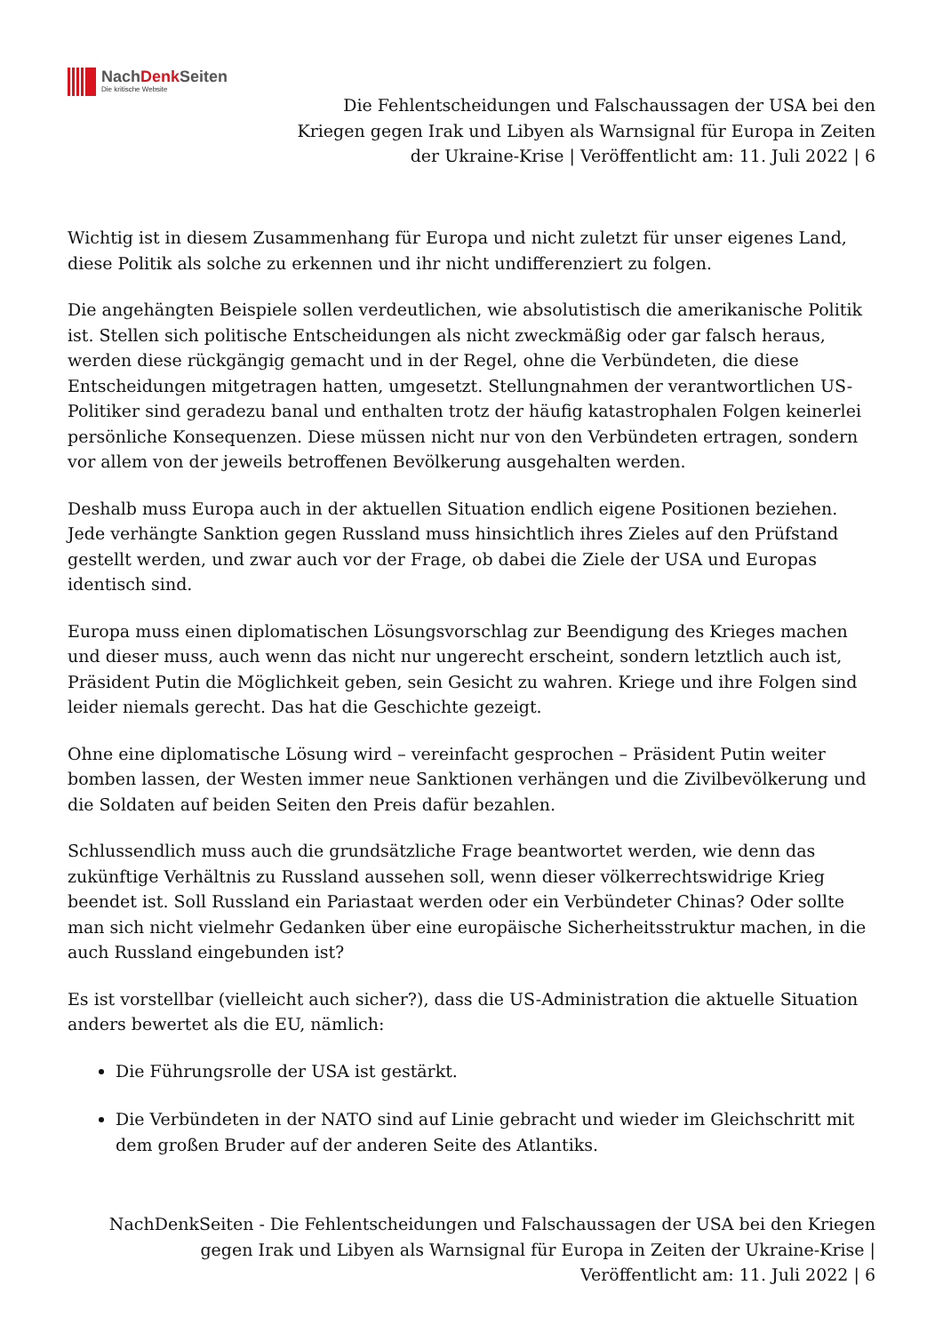NachDenk Seiten
Die kritische Website
Die Fehlentscheidungen und Falschaussagen der USA bei den Kriegen gegen Irak und Libyen als Warnsignal für Europa in Zeiten der Ukraine-Krise | Veröffentlicht am: 11. Juli 2022 | 6
Wichtig ist in diesem Zusammenhang für Europa und nicht zuletzt für unser eigenes Land, diese Politik als solche zu erkennen und ihr nicht undifferenziert zu folgen.
Die angehängten Beispiele sollen verdeutlichen, wie absolutistisch die amerikanische Politik ist. Stellen sich politische Entscheidungen als nicht zweckmäßig oder gar falsch heraus, werden diese rückgängig gemacht und in der Regel, ohne die Verbündeten, die diese Entscheidungen mitgetragen hatten, umgesetzt. Stellungnahmen der verantwortlichen US-Politiker sind geradezu banal und enthalten trotz der häufig katastrophalen Folgen keinerlei persönliche Konsequenzen. Diese müssen nicht nur von den Verbündeten ertragen, sondern vor allem von der jeweils betroffenen Bevölkerung ausgehalten werden.
Deshalb muss Europa auch in der aktuellen Situation endlich eigene Positionen beziehen. Jede verhängte Sanktion gegen Russland muss hinsichtlich ihres Zieles auf den Prüfstand gestellt werden, und zwar auch vor der Frage, ob dabei die Ziele der USA und Europas identisch sind.
Europa muss einen diplomatischen Lösungsvorschlag zur Beendigung des Krieges machen und dieser muss, auch wenn das nicht nur ungerecht erscheint, sondern letztlich auch ist, Präsident Putin die Möglichkeit geben, sein Gesicht zu wahren. Kriege und ihre Folgen sind leider niemals gerecht. Das hat die Geschichte gezeigt.
Ohne eine diplomatische Lösung wird – vereinfacht gesprochen – Präsident Putin weiter bomben lassen, der Westen immer neue Sanktionen verhängen und die Zivilbevölkerung und die Soldaten auf beiden Seiten den Preis dafür bezahlen.
Schlussendlich muss auch die grundsätzliche Frage beantwortet werden, wie denn das zukünftige Verhältnis zu Russland aussehen soll, wenn dieser völkerrechtswidrige Krieg beendet ist. Soll Russland ein Pariastaat werden oder ein Verbündeter Chinas? Oder sollte man sich nicht vielmehr Gedanken über eine europäische Sicherheitsstruktur machen, in die auch Russland eingebunden ist?
Es ist vorstellbar (vielleicht auch sicher?), dass die US-Administration die aktuelle Situation anders bewertet als die EU, nämlich:
Die Führungsrolle der USA ist gestärkt.
Die Verbündeten in der NATO sind auf Linie gebracht und wieder im Gleichschritt mit dem großen Bruder auf der anderen Seite des Atlantiks.
NachDenkSeiten - Die Fehlentscheidungen und Falschaussagen der USA bei den Kriegen gegen Irak und Libyen als Warnsignal für Europa in Zeiten der Ukraine-Krise | Veröffentlicht am: 11. Juli 2022 | 6